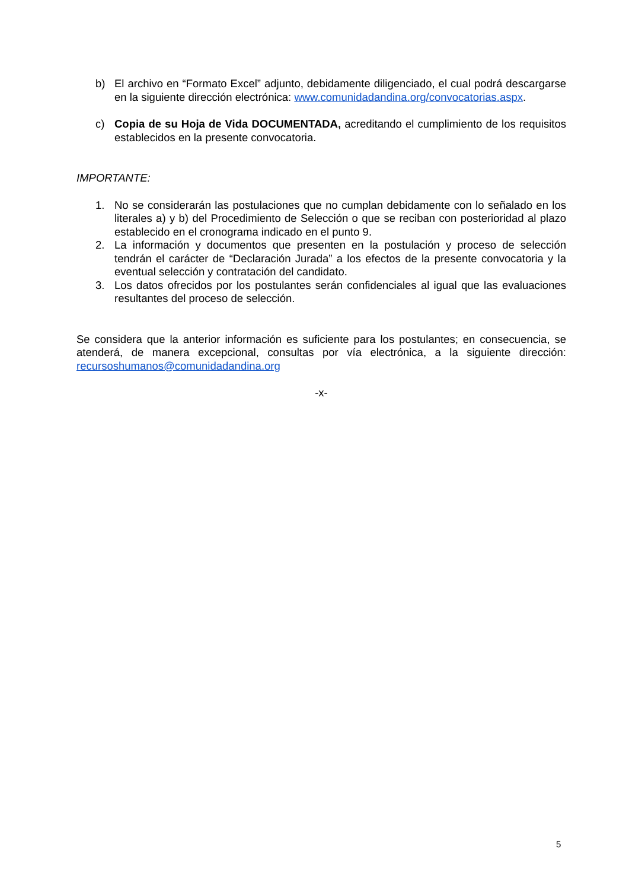b) El archivo en “Formato Excel” adjunto, debidamente diligenciado, el cual podrá descargarse en la siguiente dirección electrónica: www.comunidadandina.org/convocatorias.aspx.
c) Copia de su Hoja de Vida DOCUMENTADA, acreditando el cumplimiento de los requisitos establecidos en la presente convocatoria.
IMPORTANTE:
1. No se considerarán las postulaciones que no cumplan debidamente con lo señalado en los literales a) y b) del Procedimiento de Selección o que se reciban con posterioridad al plazo establecido en el cronograma indicado en el punto 9.
2. La información y documentos que presenten en la postulación y proceso de selección tendrán el carácter de “Declaración Jurada” a los efectos de la presente convocatoria y la eventual selección y contratación del candidato.
3. Los datos ofrecidos por los postulantes serán confidenciales al igual que las evaluaciones resultantes del proceso de selección.
Se considera que la anterior información es suficiente para los postulantes; en consecuencia, se atenderá, de manera excepcional, consultas por vía electrónica, a la siguiente dirección: recursoshumanos@comunidadandina.org
-x-
5